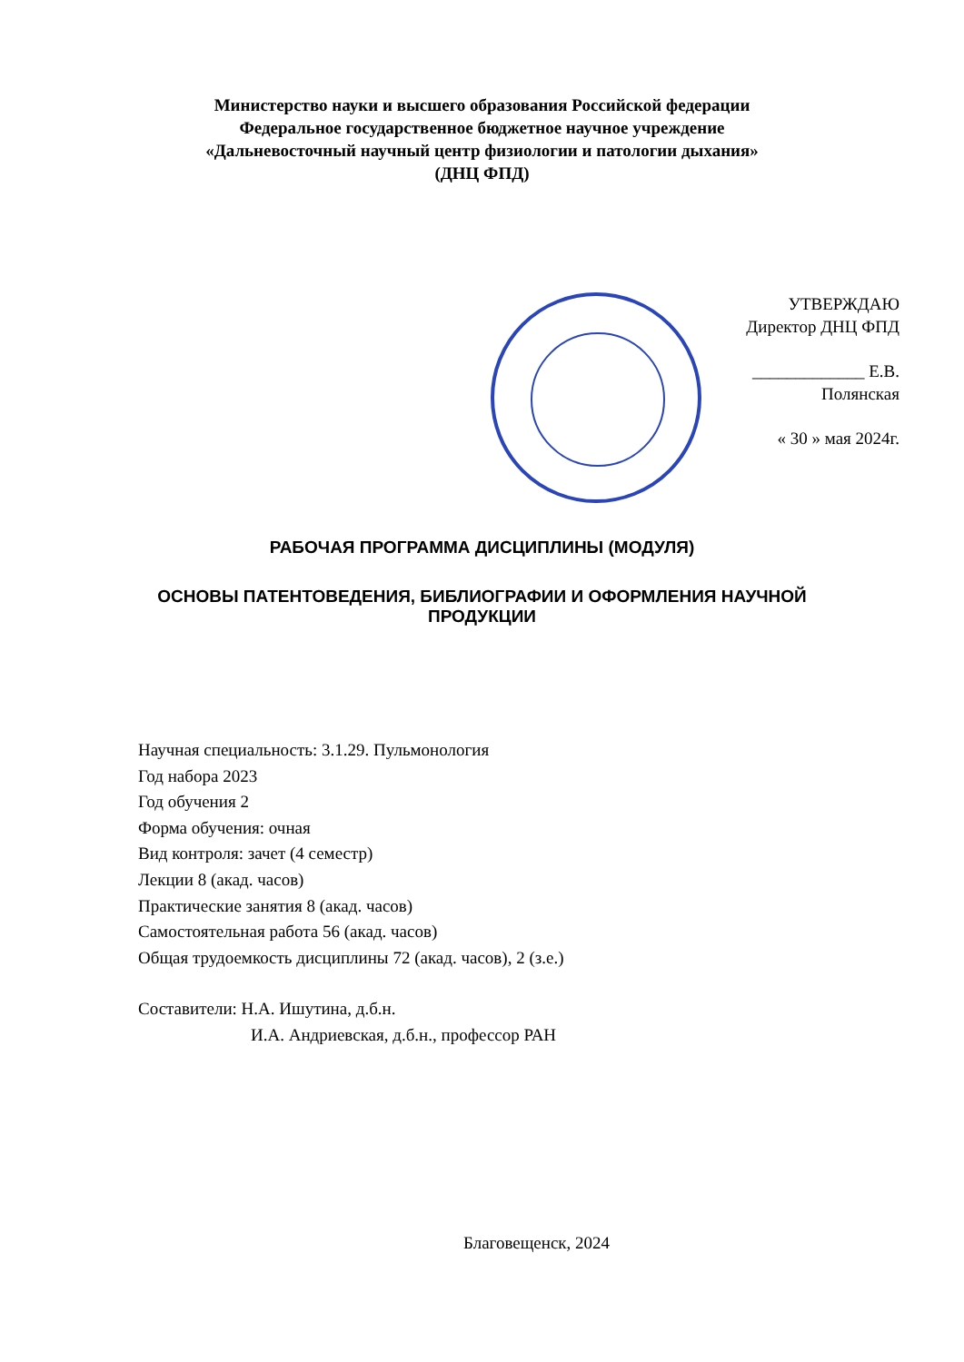Министерство науки и высшего образования Российской федерации
Федеральное государственное бюджетное научное учреждение
«Дальневосточный научный центр физиологии и патологии дыхания»
(ДНЦ ФПД)
УТВЕРЖДАЮ
Директор ДНЦ ФПД
_____________ Е.В. Полянская
« 30 » мая 2024г.
РАБОЧАЯ ПРОГРАММА ДИСЦИПЛИНЫ (МОДУЛЯ)
ОСНОВЫ ПАТЕНТОВЕДЕНИЯ, БИБЛИОГРАФИИ И ОФОРМЛЕНИЯ НАУЧНОЙ
ПРОДУКЦИИ
Научная специальность: 3.1.29. Пульмонология
Год набора 2023
Год обучения 2
Форма обучения: очная
Вид контроля: зачет (4 семестр)
Лекции 8 (акад. часов)
Практические занятия 8 (акад. часов)
Самостоятельная работа 56 (акад. часов)
Общая трудоемкость дисциплины 72 (акад. часов), 2 (з.е.)
Составители: Н.А. Ишутина, д.б.н.
И.А. Андриевская, д.б.н., профессор РАН
Благовещенск, 2024